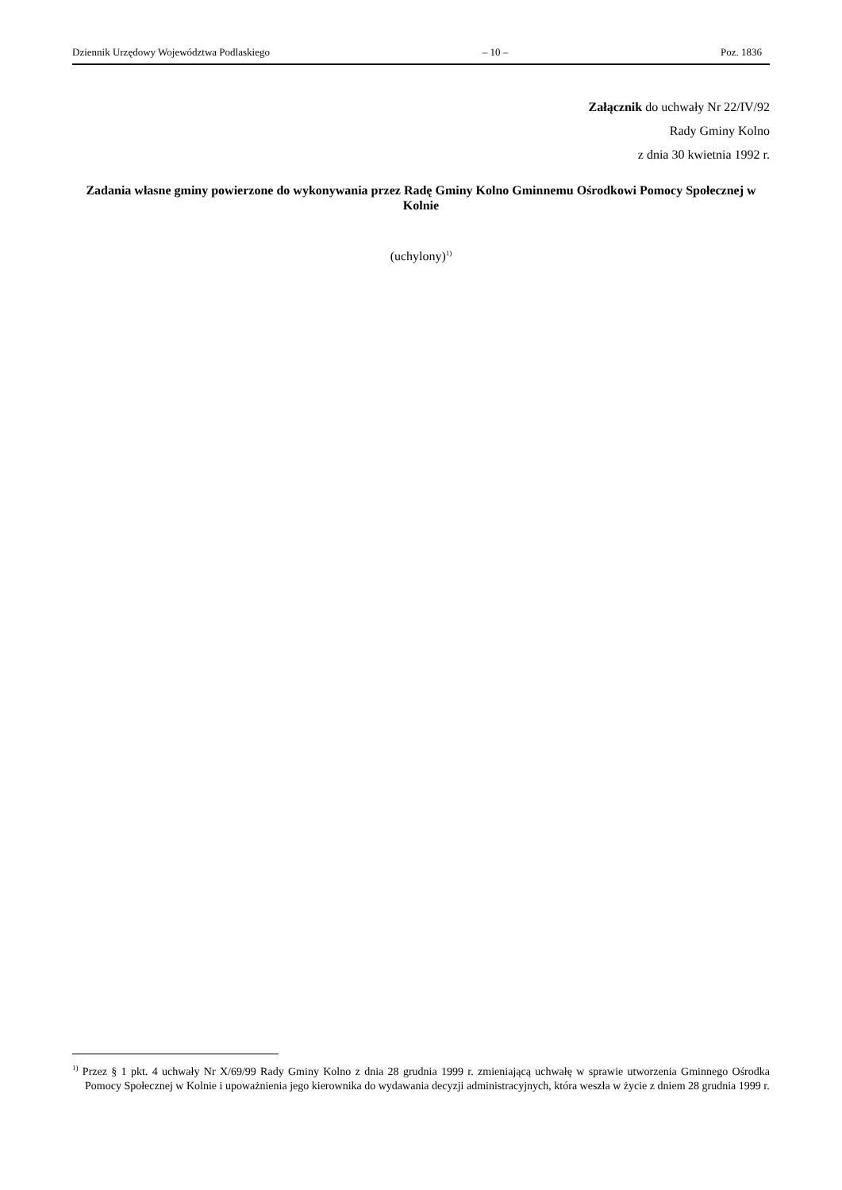Dziennik Urzędowy Województwa Podlaskiego – 10 – Poz. 1836
Załącznik do uchwały Nr 22/IV/92
Rady Gminy Kolno
z dnia 30 kwietnia 1992 r.
Zadania własne gminy powierzone do wykonywania przez Radę Gminy Kolno Gminnemu Ośrodkowi Pomocy Społecznej w Kolnie
(uchylony)<sup>1)</sup>
<sup>1)</sup> Przez § 1 pkt. 4 uchwały Nr X/69/99 Rady Gminy Kolno z dnia 28 grudnia 1999 r. zmieniającą uchwałę w sprawie utworzenia Gminnego Ośrodka Pomocy Społecznej w Kolnie i upoważnienia jego kierownika do wydawania decyzji administracyjnych, która weszła w życie z dniem 28 grudnia 1999 r.